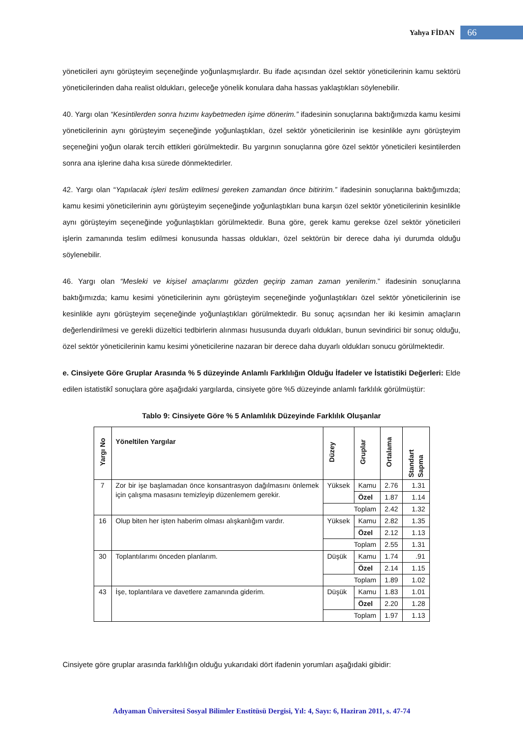Yahya FİDAN 66
yöneticileri aynı görüşteyim seçeneğinde yoğunlaşmışlardır. Bu ifade açısından özel sektör yöneticilerinin kamu sektörü yöneticilerinden daha realist oldukları, geleceğe yönelik konulara daha hassas yaklaştıkları söylenebilir.
40. Yargı olan “Kesintilerden sonra hızımı kaybetmeden işime dönerim.” ifadesinin sonuçlarına baktığımızda kamu kesimi yöneticilerinin aynı görüşteyim seçeneğinde yoğunlaştıkları, özel sektör yöneticilerinin ise kesinlikle aynı görüşteyim seçeneğini yoğun olarak tercih ettikleri görülmektedir. Bu yargının sonuçlarına göre özel sektör yöneticileri kesintilerden sonra ana işlerine daha kısa sürede dönmektedirler.
42. Yargı olan “Yapılacak işleri teslim edilmesi gereken zamandan önce bitiririm.” ifadesinin sonuçlarına baktığımızda; kamu kesimi yöneticilerinin aynı görüşteyim seçeneğinde yoğunlaştıkları buna karşın özel sektör yöneticilerinin kesinlikle aynı görüşteyim seçeneğinde yoğunlaştıkları görülmektedir. Buna göre, gerek kamu gerekse özel sektör yöneticileri işlerin zamanında teslim edilmesi konusunda hassas oldukları, özel sektörün bir derece daha iyi durumda olduğu söylenebilir.
46. Yargı olan “Mesleki ve kişisel amaçlarımı gözden geçirip zaman zaman yenilerim.” ifadesinin sonuçlarına baktığımızda; kamu kesimi yöneticilerinin aynı görüşteyim seçeneğinde yoğunlaştıkları özel sektör yöneticilerinin ise kesinlikle aynı görüşteyim seçeneğinde yoğunlaştıkları görülmektedir. Bu sonuç açısından her iki kesimin amaçların değerlendirilmesi ve gerekli düzeltici tedbirlerin alınması hususunda duyarlı oldukları, bunun sevindirici bir sonuç olduğu, özel sektör yöneticilerinin kamu kesimi yöneticilerine nazaran bir derece daha duyarlı oldukları sonucu görülmektedir.
e. Cinsiyete Göre Gruplar Arasında % 5 düzeyinde Anlamlı Farklılığın Olduğu İfadeler ve İstatistiki Değerleri: Elde edilen istatistikî sonuçlara göre aşağıdaki yargılarda, cinsiyete göre %5 düzeyinde anlamlı farklılık görülmüştür:
Tablo 9: Cinsiyete Göre % 5 Anlamlılık Düzeyinde Farklılık Oluşanlar
| Yargı No | Yöneltilen Yargılar | Düzey | Gruplar | Ortalama | Standart Sapma |
| --- | --- | --- | --- | --- | --- |
| 7 | Zor bir işe başlamadan önce konsantrasyon dağılmasını önlemek için çalışma masasını temizleyip düzenlemem gerekir. | Yüksek | Kamu | 2.76 | 1.31 |
| | | | Özel | 1.87 | 1.14 |
| | | Toplam | | 2.42 | 1.32 |
| 16 | Olup biten her işten haberim olması alışkanlığım vardır. | Yüksek | Kamu | 2.82 | 1.35 |
| | | | Özel | 2.12 | 1.13 |
| | | Toplam | | 2.55 | 1.31 |
| 30 | Toplantılarımı önceden planlarım. | Düşük | Kamu | 1.74 | .91 |
| | | | Özel | 2.14 | 1.15 |
| | | Toplam | | 1.89 | 1.02 |
| 43 | İşe, toplantılara ve davetlere zamanında giderim. | Düşük | Kamu | 1.83 | 1.01 |
| | | | Özel | 2.20 | 1.28 |
| | | Toplam | | 1.97 | 1.13 |
Cinsiyete göre gruplar arasında farklılığın olduğu yukarıdaki dört ifadenin yorumları aşağıdaki gibidir:
Adıyaman Üniversitesi Sosyal Bilimler Enstitüsü Dergisi, Yıl: 4, Sayı: 6, Haziran 2011, s. 47-74